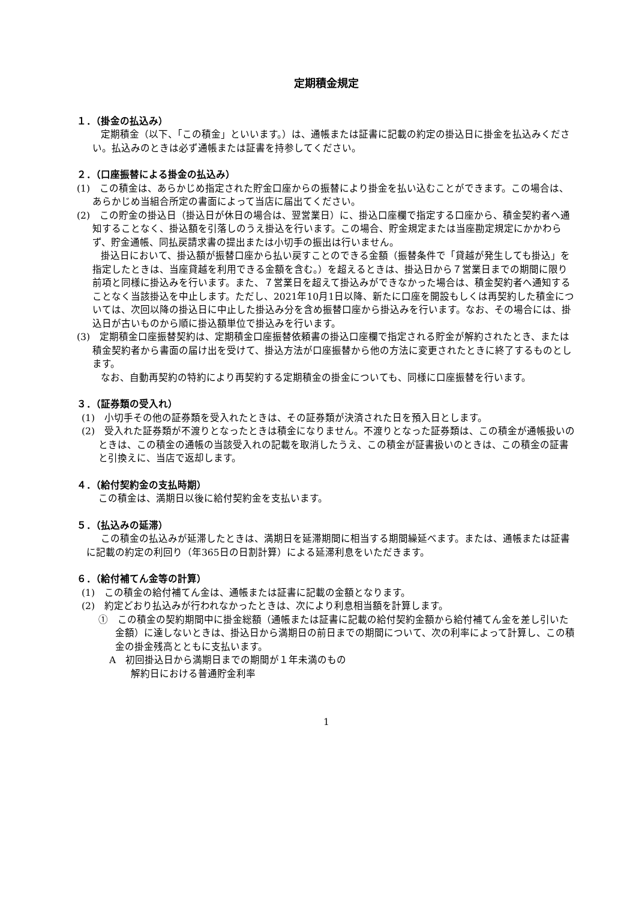定期積金規定
１．（掛金の払込み）
定期積金（以下、「この積金」といいます。）は、通帳または証書に記載の約定の掛込日に掛金を払込みください。払込みのときは必ず通帳または証書を持参してください。
２．（口座振替による掛金の払込み）
(1)　この積金は、あらかじめ指定された貯金口座からの振替により掛金を払い込むことができます。この場合は、あらかじめ当組合所定の書面によって当店に届出てください。
(2)　この貯金の掛込日（掛込日が休日の場合は、翌営業日）に、掛込口座欄で指定する口座から、積金契約者へ通知することなく、掛込額を引落しのうえ掛込を行います。この場合、貯金規定または当座勘定規定にかかわらず、貯金通帳、同払戻請求書の提出または小切手の振出は行いません。
掛込日において、掛込額が振替口座から払い戻すことのできる金額（振替条件で「貸越が発生しても掛込」を指定したときは、当座貸越を利用できる金額を含む。）を超えるときは、掛込日から７営業日までの期間に限り前項と同様に掛込みを行います。また、７営業日を超えて掛込みができなかった場合は、積金契約者へ通知することなく当該掛込を中止します。ただし、2021年10月1日以降、新たに口座を開設もしくは再契約した積金については、次回以降の掛込日に中止した掛込み分を含め振替口座から掛込みを行います。なお、その場合には、掛込日が古いものから順に掛込額単位で掛込みを行います。
(3)　定期積金口座振替契約は、定期積金口座振替依頼書の掛込口座欄で指定される貯金が解約されたとき、または積金契約者から書面の届け出を受けて、掛込方法が口座振替から他の方法に変更されたときに終了するものとします。
なお、自動再契約の特約により再契約する定期積金の掛金についても、同様に口座振替を行います。
３．（証券類の受入れ）
(1)　小切手その他の証券類を受入れたときは、その証券類が決済された日を預入日とします。
(2)　受入れた証券類が不渡りとなったときは積金になりません。不渡りとなった証券類は、この積金が通帳扱いのときは、この積金の通帳の当該受入れの記載を取消したうえ、この積金が証書扱いのときは、この積金の証書と引換えに、当店で返却します。
４．（給付契約金の支払時期）
この積金は、満期日以後に給付契約金を支払います。
５．（払込みの延滞）
この積金の払込みが延滞したときは、満期日を延滞期間に相当する期間繰延べます。または、通帳または証書に記載の約定の利回り（年365日の日割計算）による延滞利息をいただきます。
６．（給付補てん金等の計算）
(1)　この積金の給付補てん金は、通帳または証書に記載の金額となります。
(2)　約定どおり払込みが行われなかったときは、次により利息相当額を計算します。
①　この積金の契約期間中に掛金総額（通帳または証書に記載の給付契約金額から給付補てん金を差し引いた金額）に達しないときは、掛込日から満期日の前日までの期間について、次の利率によって計算し、この積金の掛金残高とともに支払います。
A　初回掛込日から満期日までの期間が１年未満のもの
解約日における普通貯金利率
1